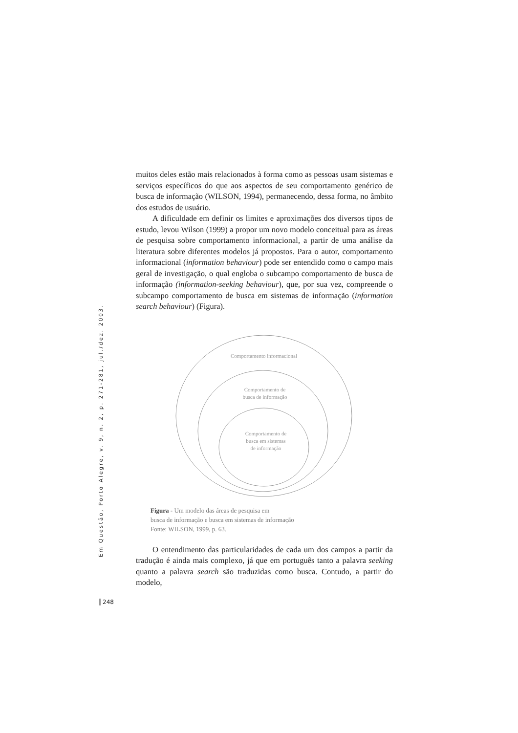Em Questão, Porto Alegre, v. 9, n. 2, p. 271-281, jul./dez. 2003.
muitos deles estão mais relacionados à forma como as pessoas usam sistemas e serviços específicos do que aos aspectos de seu comportamento genérico de busca de informação (WILSON, 1994), permanecendo, dessa forma, no âmbito dos estudos de usuário.
A dificuldade em definir os limites e aproximações dos diversos tipos de estudo, levou Wilson (1999) a propor um novo modelo conceitual para as áreas de pesquisa sobre comportamento informacional, a partir de uma análise da literatura sobre diferentes modelos já propostos. Para o autor, comportamento informacional (information behaviour) pode ser entendido como o campo mais geral de investigação, o qual engloba o subcampo comportamento de busca de informação (information-seeking behaviour), que, por sua vez, compreende o subcampo comportamento de busca em sistemas de informação (information search behaviour) (Figura).
Comportamento informacional
Comportamento de
busca de informação
Comportamento de
busca em sistemas
de informação
Figura - Um modelo das áreas de pesquisa em
busca de informação e busca em sistemas de informação
Fonte: WILSON, 1999, p. 63.
O entendimento das particularidades de cada um dos campos a partir da tradução é ainda mais complexo, já que em português tanto a palavra seeking quanto a palavra search são traduzidas como busca. Contudo, a partir do modelo,
248